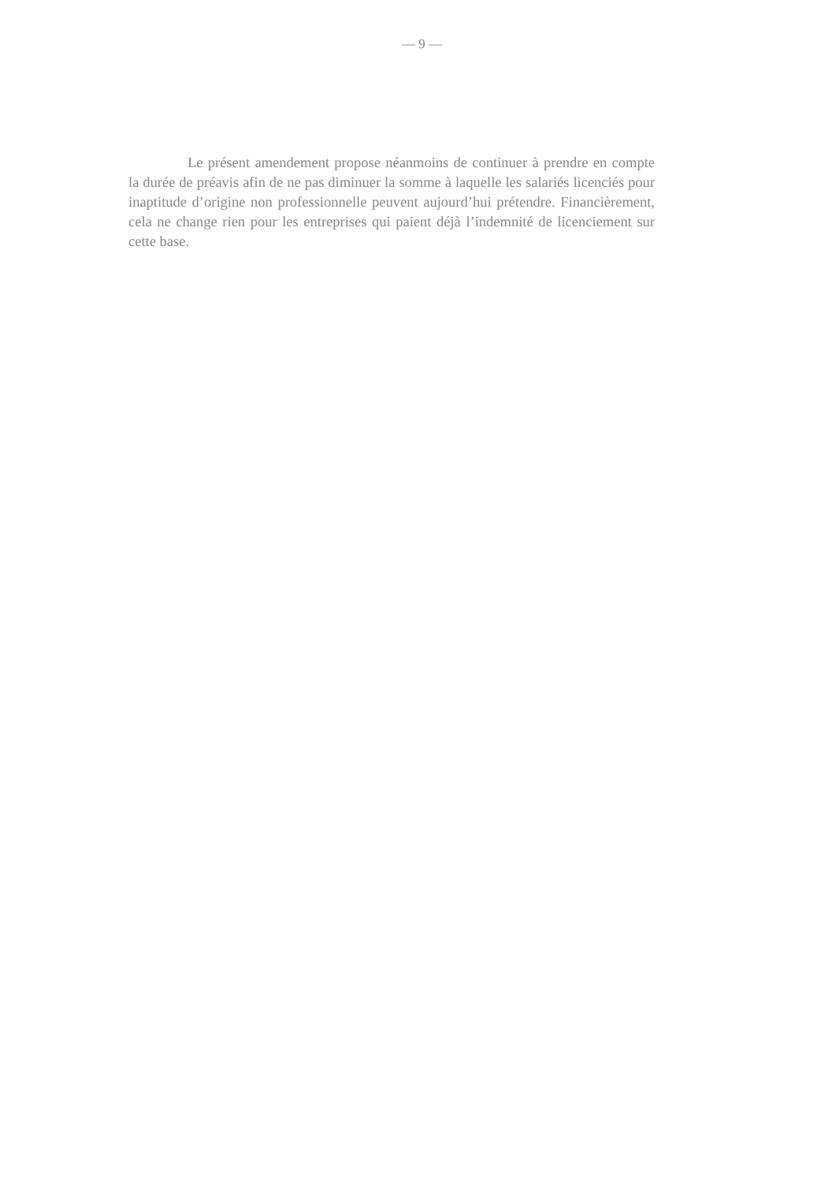— 9 —
Le présent amendement propose néanmoins de continuer à prendre en compte la durée de préavis afin de ne pas diminuer la somme à laquelle les salariés licenciés pour inaptitude d’origine non professionnelle peuvent aujourd’hui prétendre. Financièrement, cela ne change rien pour les entreprises qui paient déjà l’indemnité de licenciement sur cette base.